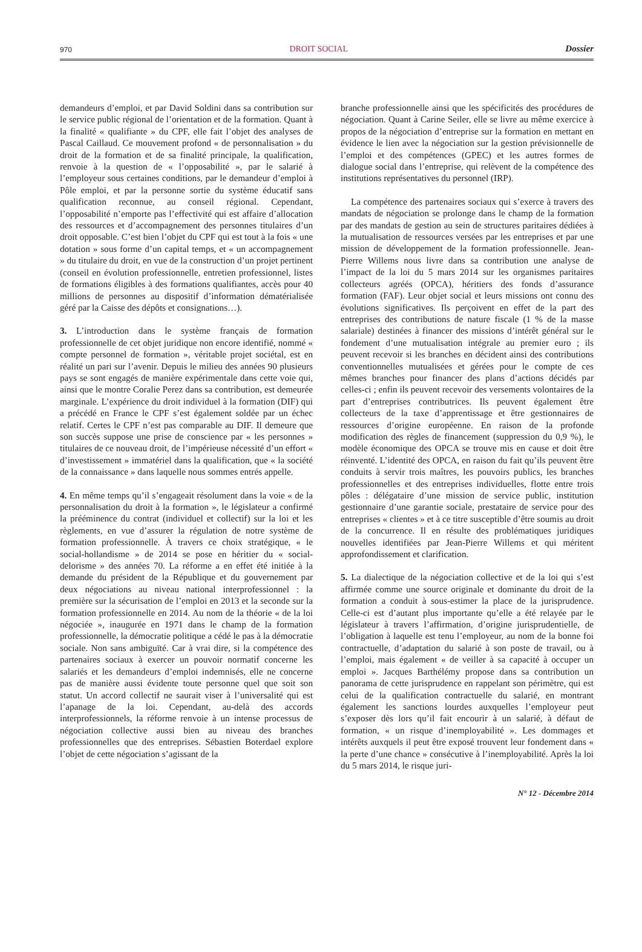970 DROIT SOCIAL Dossier
demandeurs d’emploi, et par David Soldini dans sa contribution sur le service public régional de l’orientation et de la formation. Quant à la finalité « qualifiante » du CPF, elle fait l’objet des analyses de Pascal Caillaud. Ce mouvement profond « de personnalisation » du droit de la formation et de sa finalité principale, la qualification, renvoie à la question de « l’opposabilité », par le salarié à l’employeur sous certaines conditions, par le demandeur d’emploi à Pôle emploi, et par la personne sortie du système éducatif sans qualification reconnue, au conseil régional. Cependant, l’opposabilité n’emporte pas l’effectivité qui est affaire d’allocation des ressources et d’accompagnement des personnes titulaires d’un droit opposable. C’est bien l’objet du CPF qui est tout à la fois « une dotation » sous forme d’un capital temps, et « un accompagnement » du titulaire du droit, en vue de la construction d’un projet pertinent (conseil en évolution professionnelle, entretien professionnel, listes de formations éligibles à des formations qualifiantes, accès pour 40 millions de personnes au dispositif d’information dématérialisée géré par la Caisse des dépôts et consignations…).
3. L’introduction dans le système français de formation professionnelle de cet objet juridique non encore identifié, nommé « compte personnel de formation », véritable projet sociétal, est en réalité un pari sur l’avenir. Depuis le milieu des années 90 plusieurs pays se sont engagés de manière expérimentale dans cette voie qui, ainsi que le montre Coralie Perez dans sa contribution, est demeurée marginale. L’expérience du droit individuel à la formation (DIF) qui a précédé en France le CPF s’est également soldée par un échec relatif. Certes le CPF n’est pas comparable au DIF. Il demeure que son succès suppose une prise de conscience par « les personnes » titulaires de ce nouveau droit, de l’impérieuse nécessité d’un effort « d’investissement » immatériel dans la qualification, que « la société de la connaissance » dans laquelle nous sommes entrés appelle.
4. En même temps qu’il s’engageait résolument dans la voie « de la personnalisation du droit à la formation », le législateur a confirmé la prééminence du contrat (individuel et collectif) sur la loi et les règlements, en vue d’assurer la régulation de notre système de formation professionnelle. À travers ce choix stratégique, « le social-hollandisme » de 2014 se pose en héritier du « social-delorisme » des années 70. La réforme a en effet été initiée à la demande du président de la République et du gouvernement par deux négociations au niveau national interprofessionnel : la première sur la sécurisation de l’emploi en 2013 et la seconde sur la formation professionnelle en 2014. Au nom de la théorie « de la loi négociée », inaugurée en 1971 dans le champ de la formation professionnelle, la démocratie politique a cédé le pas à la démocratie sociale. Non sans ambiguïté. Car à vrai dire, si la compétence des partenaires sociaux à exercer un pouvoir normatif concerne les salariés et les demandeurs d’emploi indemnisés, elle ne concerne pas de manière aussi évidente toute personne quel que soit son statut. Un accord collectif ne saurait viser à l’universalité qui est l’apanage de la loi. Cependant, au-delà des accords interprofessionnels, la réforme renvoie à un intense processus de négociation collective aussi bien au niveau des branches professionnelles que des entreprises. Sébastien Boterdael explore l’objet de cette négociation s’agissant de la
branche professionnelle ainsi que les spécificités des procédures de négociation. Quant à Carine Seiler, elle se livre au même exercice à propos de la négociation d’entreprise sur la formation en mettant en évidence le lien avec la négociation sur la gestion prévisionnelle de l’emploi et des compétences (GPEC) et les autres formes de dialogue social dans l’entreprise, qui relèvent de la compétence des institutions représentatives du personnel (IRP).
La compétence des partenaires sociaux qui s’exerce à travers des mandats de négociation se prolonge dans le champ de la formation par des mandats de gestion au sein de structures paritaires dédiées à la mutualisation de ressources versées par les entreprises et par une mission de développement de la formation professionnelle. Jean-Pierre Willems nous livre dans sa contribution une analyse de l’impact de la loi du 5 mars 2014 sur les organismes paritaires collecteurs agréés (OPCA), héritiers des fonds d’assurance formation (FAF). Leur objet social et leurs missions ont connu des évolutions significatives. Ils perçoivent en effet de la part des entreprises des contributions de nature fiscale (1 % de la masse salariale) destinées à financer des missions d’intérêt général sur le fondement d’une mutualisation intégrale au premier euro ; ils peuvent recevoir si les branches en décident ainsi des contributions conventionnelles mutualisées et gérées pour le compte de ces mêmes branches pour financer des plans d’actions décidés par celles-ci ; enfin ils peuvent recevoir des versements volontaires de la part d’entreprises contributrices. Ils peuvent également être collecteurs de la taxe d’apprentissage et être gestionnaires de ressources d’origine européenne. En raison de la profonde modification des règles de financement (suppression du 0,9 %), le modèle économique des OPCA se trouve mis en cause et doit être réinventé. L’identité des OPCA, en raison du fait qu’ils peuvent être conduits à servir trois maîtres, les pouvoirs publics, les branches professionnelles et des entreprises individuelles, flotte entre trois pôles : délégataire d’une mission de service public, institution gestionnaire d’une garantie sociale, prestataire de service pour des entreprises « clientes » et à ce titre susceptible d’être soumis au droit de la concurrence. Il en résulte des problématiques juridiques nouvelles identifiées par Jean-Pierre Willems et qui méritent approfondissement et clarification.
5. La dialectique de la négociation collective et de la loi qui s’est affirmée comme une source originale et dominante du droit de la formation a conduit à sous-estimer la place de la jurisprudence. Celle-ci est d’autant plus importante qu’elle a été relayée par le législateur à travers l’affirmation, d’origine jurisprudentielle, de l’obligation à laquelle est tenu l’employeur, au nom de la bonne foi contractuelle, d’adaptation du salarié à son poste de travail, ou à l’emploi, mais également « de veiller à sa capacité à occuper un emploi ». Jacques Barthélémy propose dans sa contribution un panorama de cette jurisprudence en rappelant son périmètre, qui est celui de la qualification contractuelle du salarié, en montrant également les sanctions lourdes auxquelles l’employeur peut s’exposer dès lors qu’il fait encourir à un salarié, à défaut de formation, « un risque d’inemployabilité ». Les dommages et intérêts auxquels il peut être exposé trouvent leur fondement dans « la perte d’une chance » consécutive à l’inemployabilité. Après la loi du 5 mars 2014, le risque juri-
N° 12 - Décembre 2014